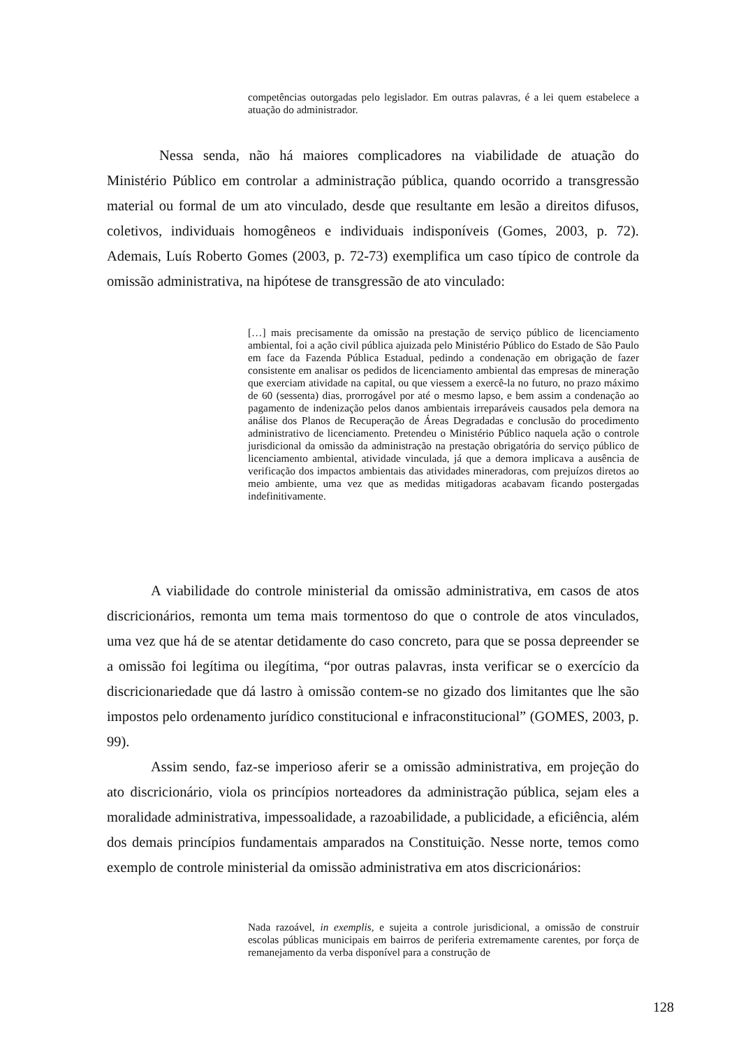competências outorgadas pelo legislador. Em outras palavras, é a lei quem estabelece a atuação do administrador.
Nessa senda, não há maiores complicadores na viabilidade de atuação do Ministério Público em controlar a administração pública, quando ocorrido a transgressão material ou formal de um ato vinculado, desde que resultante em lesão a direitos difusos, coletivos, individuais homogêneos e individuais indisponíveis (Gomes, 2003, p. 72). Ademais, Luís Roberto Gomes (2003, p. 72-73) exemplifica um caso típico de controle da omissão administrativa, na hipótese de transgressão de ato vinculado:
[…] mais precisamente da omissão na prestação de serviço público de licenciamento ambiental, foi a ação civil pública ajuizada pelo Ministério Público do Estado de São Paulo em face da Fazenda Pública Estadual, pedindo a condenação em obrigação de fazer consistente em analisar os pedidos de licenciamento ambiental das empresas de mineração que exerciam atividade na capital, ou que viessem a exercê-la no futuro, no prazo máximo de 60 (sessenta) dias, prorrogável por até o mesmo lapso, e bem assim a condenação ao pagamento de indenização pelos danos ambientais irreparáveis causados pela demora na análise dos Planos de Recuperação de Áreas Degradadas e conclusão do procedimento administrativo de licenciamento. Pretendeu o Ministério Público naquela ação o controle jurisdicional da omissão da administração na prestação obrigatória do serviço público de licenciamento ambiental, atividade vinculada, já que a demora implicava a ausência de verificação dos impactos ambientais das atividades mineradoras, com prejuízos diretos ao meio ambiente, uma vez que as medidas mitigadoras acabavam ficando postergadas indefinitivamente.
A viabilidade do controle ministerial da omissão administrativa, em casos de atos discricionários, remonta um tema mais tormentoso do que o controle de atos vinculados, uma vez que há de se atentar detidamente do caso concreto, para que se possa depreender se a omissão foi legítima ou ilegítima, “por outras palavras, insta verificar se o exercício da discricionariedade que dá lastro à omissão contem-se no gizado dos limitantes que lhe são impostos pelo ordenamento jurídico constitucional e infraconstitucional” (GOMES, 2003, p. 99).
Assim sendo, faz-se imperioso aferir se a omissão administrativa, em projeção do ato discricionário, viola os princípios norteadores da administração pública, sejam eles a moralidade administrativa, impessoalidade, a razoabilidade, a publicidade, a eficiência, além dos demais princípios fundamentais amparados na Constituição. Nesse norte, temos como exemplo de controle ministerial da omissão administrativa em atos discricionários:
Nada razoável, in exemplis, e sujeita a controle jurisdicional, a omissão de construir escolas públicas municipais em bairros de periferia extremamente carentes, por força de remanejamento da verba disponível para a construção de
128